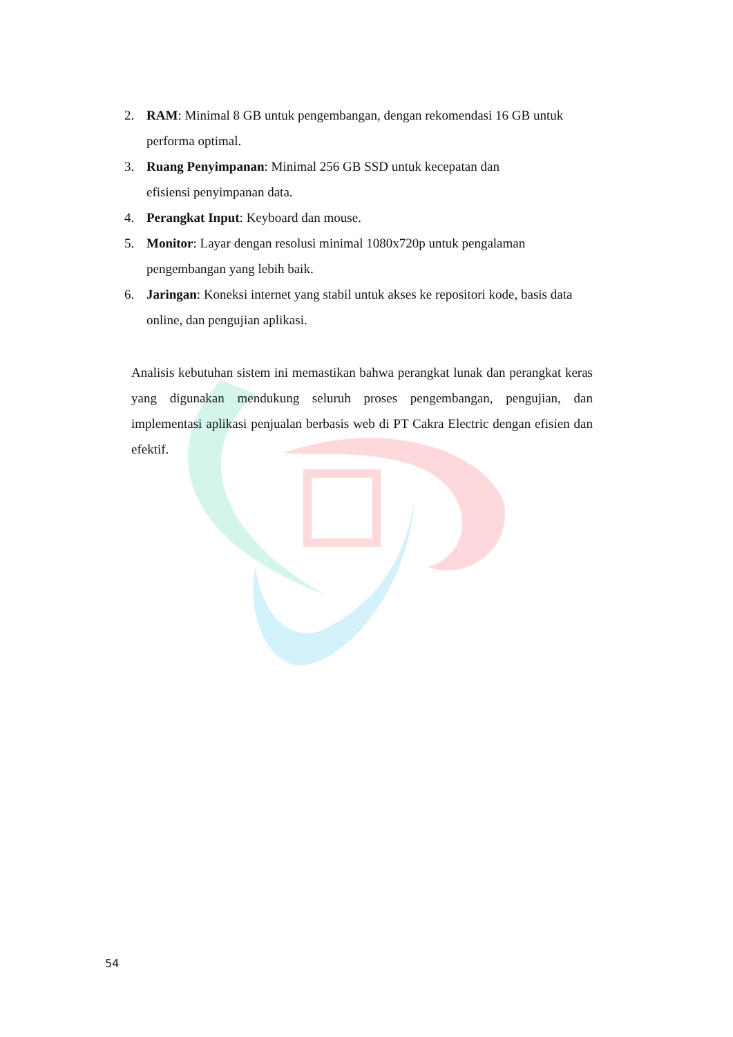2. RAM: Minimal 8 GB untuk pengembangan, dengan rekomendasi 16 GB untuk performa optimal.
3. Ruang Penyimpanan: Minimal 256 GB SSD untuk kecepatan dan
efisiensi penyimpanan data.
4. Perangkat Input: Keyboard dan mouse.
5. Monitor: Layar dengan resolusi minimal 1080x720p untuk pengalaman pengembangan yang lebih baik.
6. Jaringan: Koneksi internet yang stabil untuk akses ke repositori kode, basis data online, dan pengujian aplikasi.
Analisis kebutuhan sistem ini memastikan bahwa perangkat lunak dan perangkat keras yang digunakan mendukung seluruh proses pengembangan, pengujian, dan implementasi aplikasi penjualan berbasis web di PT Cakra Electric dengan efisien dan efektif.
54